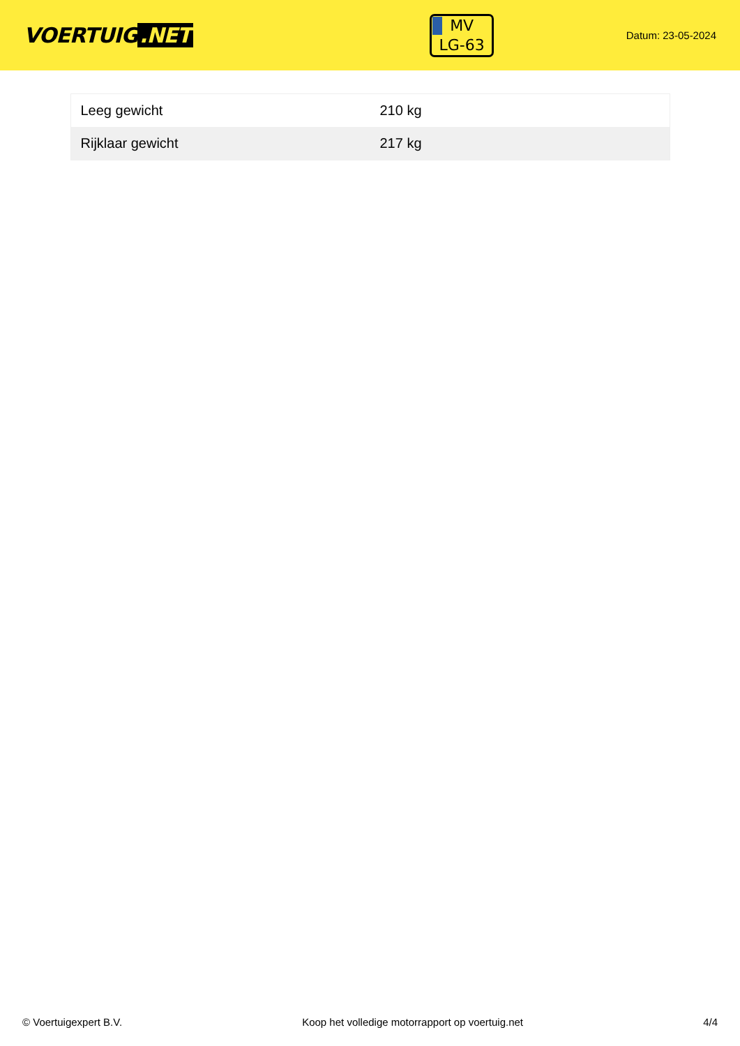VOERTUIG.NET
MV
LG-63
Datum: 23-05-2024
| Leeg gewicht | 210 kg |
| Rijklaar gewicht | 217 kg |
© Voertuigexpert B.V. Koop het volledige motorrapport op voertuig.net 4/4